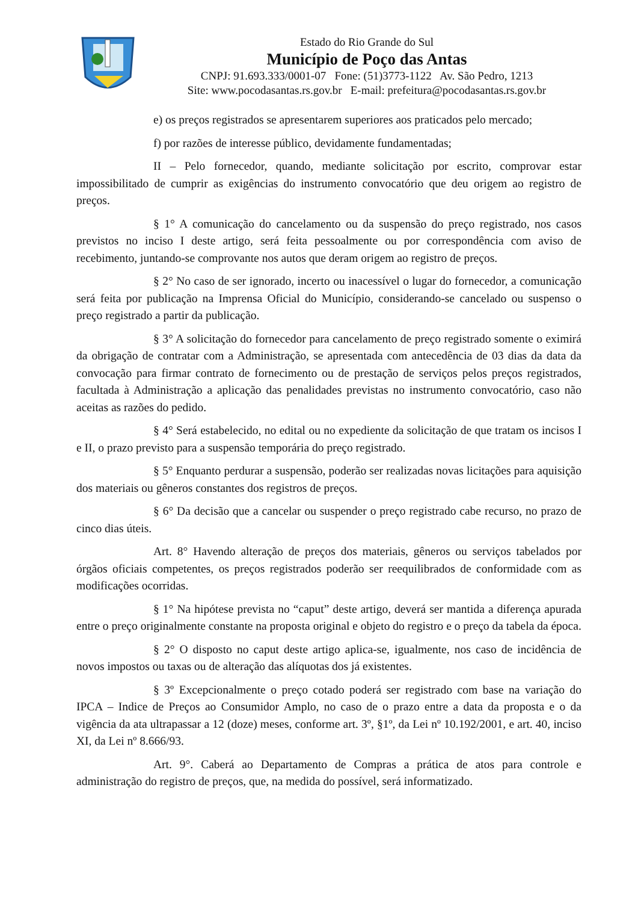Estado do Rio Grande do Sul
Município de Poço das Antas
CNPJ: 91.693.333/0001-07 Fone: (51)3773-1122 Av. São Pedro, 1213
Site: www.pocodasantas.rs.gov.br E-mail: prefeitura@pocodasantas.rs.gov.br
e) os preços registrados se apresentarem superiores aos praticados pelo mercado;
f) por razões de interesse público, devidamente fundamentadas;
II – Pelo fornecedor, quando, mediante solicitação por escrito, comprovar estar impossibilitado de cumprir as exigências do instrumento convocatório que deu origem ao registro de preços.
§ 1° A comunicação do cancelamento ou da suspensão do preço registrado, nos casos previstos no inciso I deste artigo, será feita pessoalmente ou por correspondência com aviso de recebimento, juntando-se comprovante nos autos que deram origem ao registro de preços.
§ 2° No caso de ser ignorado, incerto ou inacessível o lugar do fornecedor, a comunicação será feita por publicação na Imprensa Oficial do Município, considerando-se cancelado ou suspenso o preço registrado a partir da publicação.
§ 3° A solicitação do fornecedor para cancelamento de preço registrado somente o eximirá da obrigação de contratar com a Administração, se apresentada com antecedência de 03 dias da data da convocação para firmar contrato de fornecimento ou de prestação de serviços pelos preços registrados, facultada à Administração a aplicação das penalidades previstas no instrumento convocatório, caso não aceitas as razões do pedido.
§ 4° Será estabelecido, no edital ou no expediente da solicitação de que tratam os incisos I e II, o prazo previsto para a suspensão temporária do preço registrado.
§ 5° Enquanto perdurar a suspensão, poderão ser realizadas novas licitações para aquisição dos materiais ou gêneros constantes dos registros de preços.
§ 6° Da decisão que a cancelar ou suspender o preço registrado cabe recurso, no prazo de cinco dias úteis.
Art. 8° Havendo alteração de preços dos materiais, gêneros ou serviços tabelados por órgãos oficiais competentes, os preços registrados poderão ser reequilibrados de conformidade com as modificações ocorridas.
§ 1° Na hipótese prevista no “caput” deste artigo, deverá ser mantida a diferença apurada entre o preço originalmente constante na proposta original e objeto do registro e o preço da tabela da época.
§ 2° O disposto no caput deste artigo aplica-se, igualmente, nos caso de incidência de novos impostos ou taxas ou de alteração das alíquotas dos já existentes.
§ 3º Excepcionalmente o preço cotado poderá ser registrado com base na variação do IPCA – Indice de Preços ao Consumidor Amplo, no caso de o prazo entre a data da proposta e o da vigência da ata ultrapassar a 12 (doze) meses, conforme art. 3º, §1º, da Lei nº 10.192/2001, e art. 40, inciso XI, da Lei nº 8.666/93.
Art. 9°. Caberá ao Departamento de Compras a prática de atos para controle e administração do registro de preços, que, na medida do possível, será informatizado.